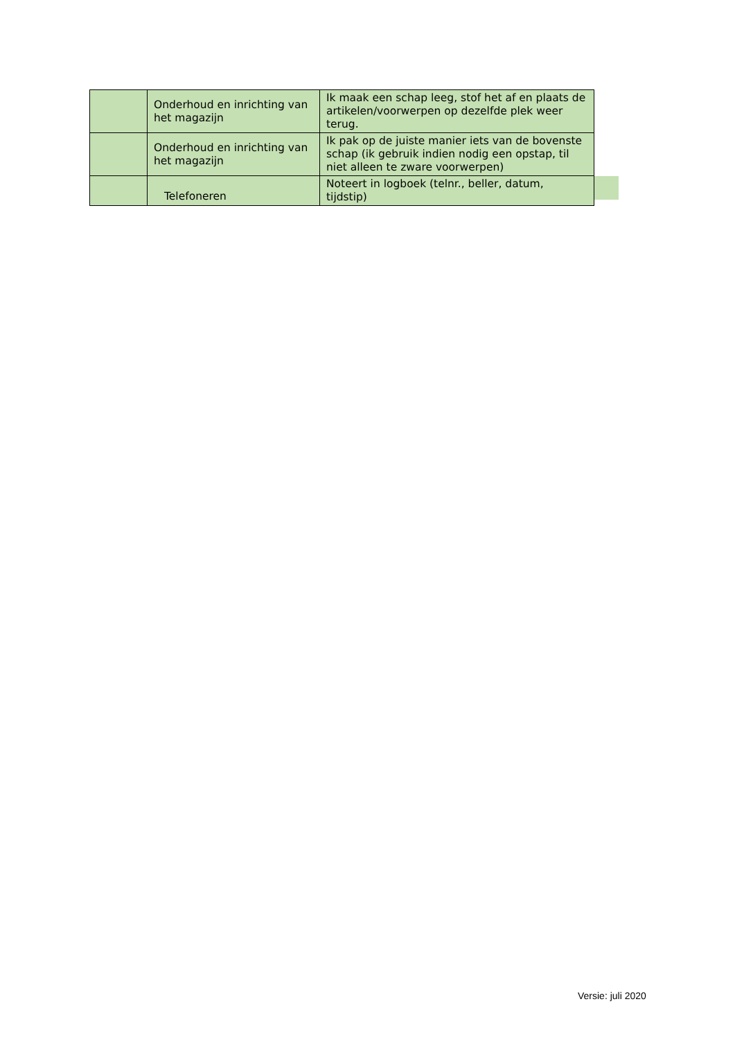| | Onderhoud en inrichting van het magazijn | Ik maak een schap leeg, stof het af en plaats de artikelen/voorwerpen op dezelfde plek weer terug. |
| | Onderhoud en inrichting van het magazijn | Ik pak op de juiste manier iets van de bovenste schap (ik gebruik indien nodig een opstap, til niet alleen te zware voorwerpen) |
| | Telefoneren | Noteert in logboek (telnr., beller, datum, tijdstip) |
Versie: juli 2020